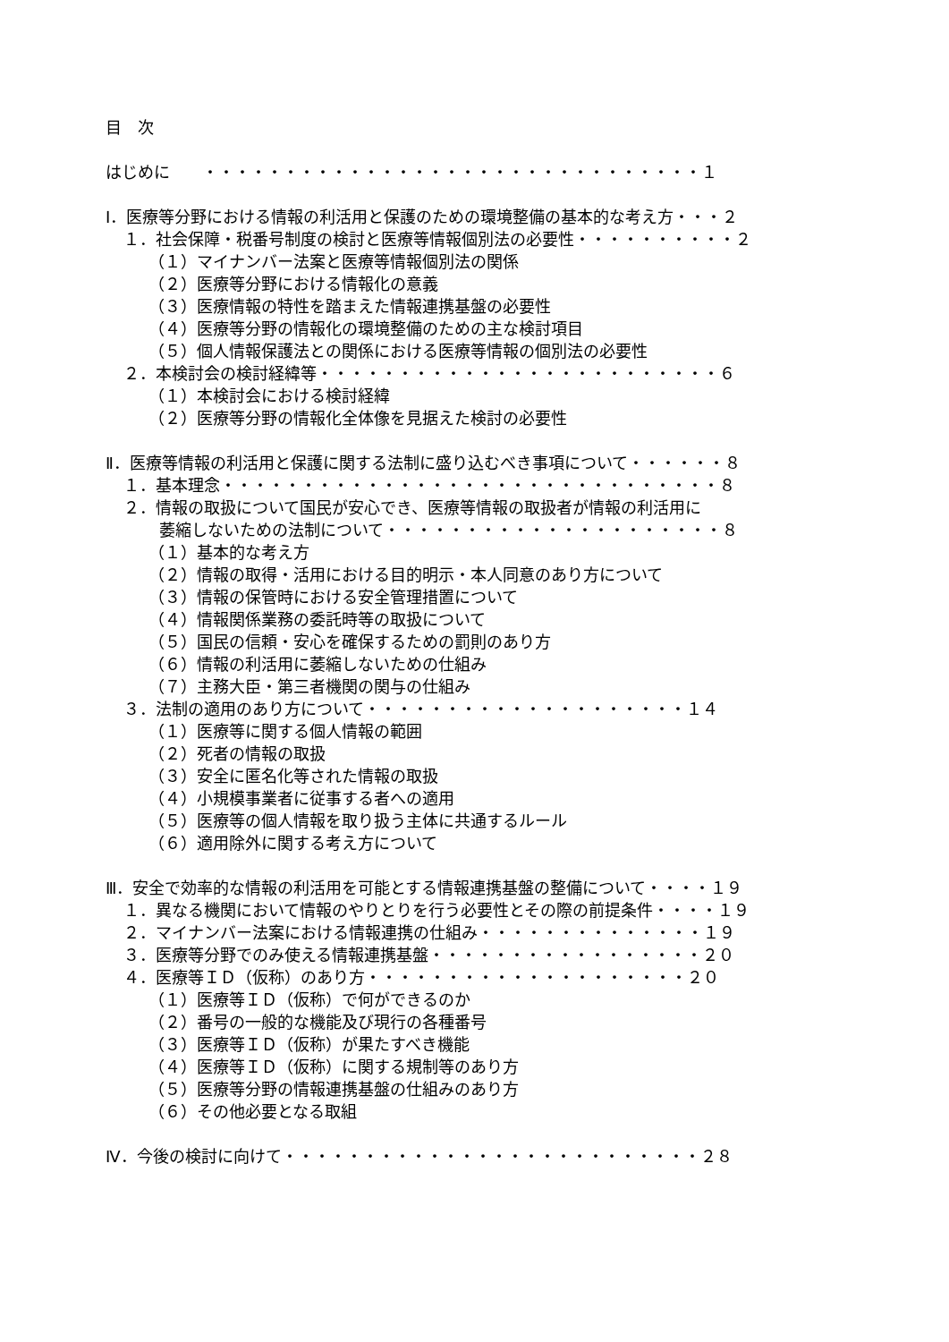目　次
はじめに　　・・・・・・・・・・・・・・・・・・・・・・・・・・・・・・・１
Ⅰ．医療等分野における情報の利活用と保護のための環境整備の基本的な考え方・・・２
１．社会保障・税番号制度の検討と医療等情報個別法の必要性・・・・・・・・・・２
（１）マイナンバー法案と医療等情報個別法の関係
（２）医療等分野における情報化の意義
（３）医療情報の特性を踏まえた情報連携基盤の必要性
（４）医療等分野の情報化の環境整備のための主な検討項目
（５）個人情報保護法との関係における医療等情報の個別法の必要性
２．本検討会の検討経緯等・・・・・・・・・・・・・・・・・・・・・・・・・６
（１）本検討会における検討経緯
（２）医療等分野の情報化全体像を見据えた検討の必要性
Ⅱ．医療等情報の利活用と保護に関する法制に盛り込むべき事項について・・・・・・８
１．基本理念・・・・・・・・・・・・・・・・・・・・・・・・・・・・・・・８
２．情報の取扱について国民が安心でき、医療等情報の取扱者が情報の利活用に
萎縮しないための法制について・・・・・・・・・・・・・・・・・・・・・８
（１）基本的な考え方
（２）情報の取得・活用における目的明示・本人同意のあり方について
（３）情報の保管時における安全管理措置について
（４）情報関係業務の委託時等の取扱について
（５）国民の信頼・安心を確保するための罰則のあり方
（６）情報の利活用に萎縮しないための仕組み
（７）主務大臣・第三者機関の関与の仕組み
３．法制の適用のあり方について・・・・・・・・・・・・・・・・・・・・１４
（１）医療等に関する個人情報の範囲
（２）死者の情報の取扱
（３）安全に匿名化等された情報の取扱
（４）小規模事業者に従事する者への適用
（５）医療等の個人情報を取り扱う主体に共通するルール
（６）適用除外に関する考え方について
Ⅲ．安全で効率的な情報の利活用を可能とする情報連携基盤の整備について・・・・１９
１．異なる機関において情報のやりとりを行う必要性とその際の前提条件・・・・１９
２．マイナンバー法案における情報連携の仕組み・・・・・・・・・・・・・・１９
３．医療等分野でのみ使える情報連携基盤・・・・・・・・・・・・・・・・・２０
４．医療等ＩＤ（仮称）のあり方・・・・・・・・・・・・・・・・・・・・２０
（１）医療等ＩＤ（仮称）で何ができるのか
（２）番号の一般的な機能及び現行の各種番号
（３）医療等ＩＤ（仮称）が果たすべき機能
（４）医療等ＩＤ（仮称）に関する規制等のあり方
（５）医療等分野の情報連携基盤の仕組みのあり方
（６）その他必要となる取組
Ⅳ．今後の検討に向けて・・・・・・・・・・・・・・・・・・・・・・・・・・２８